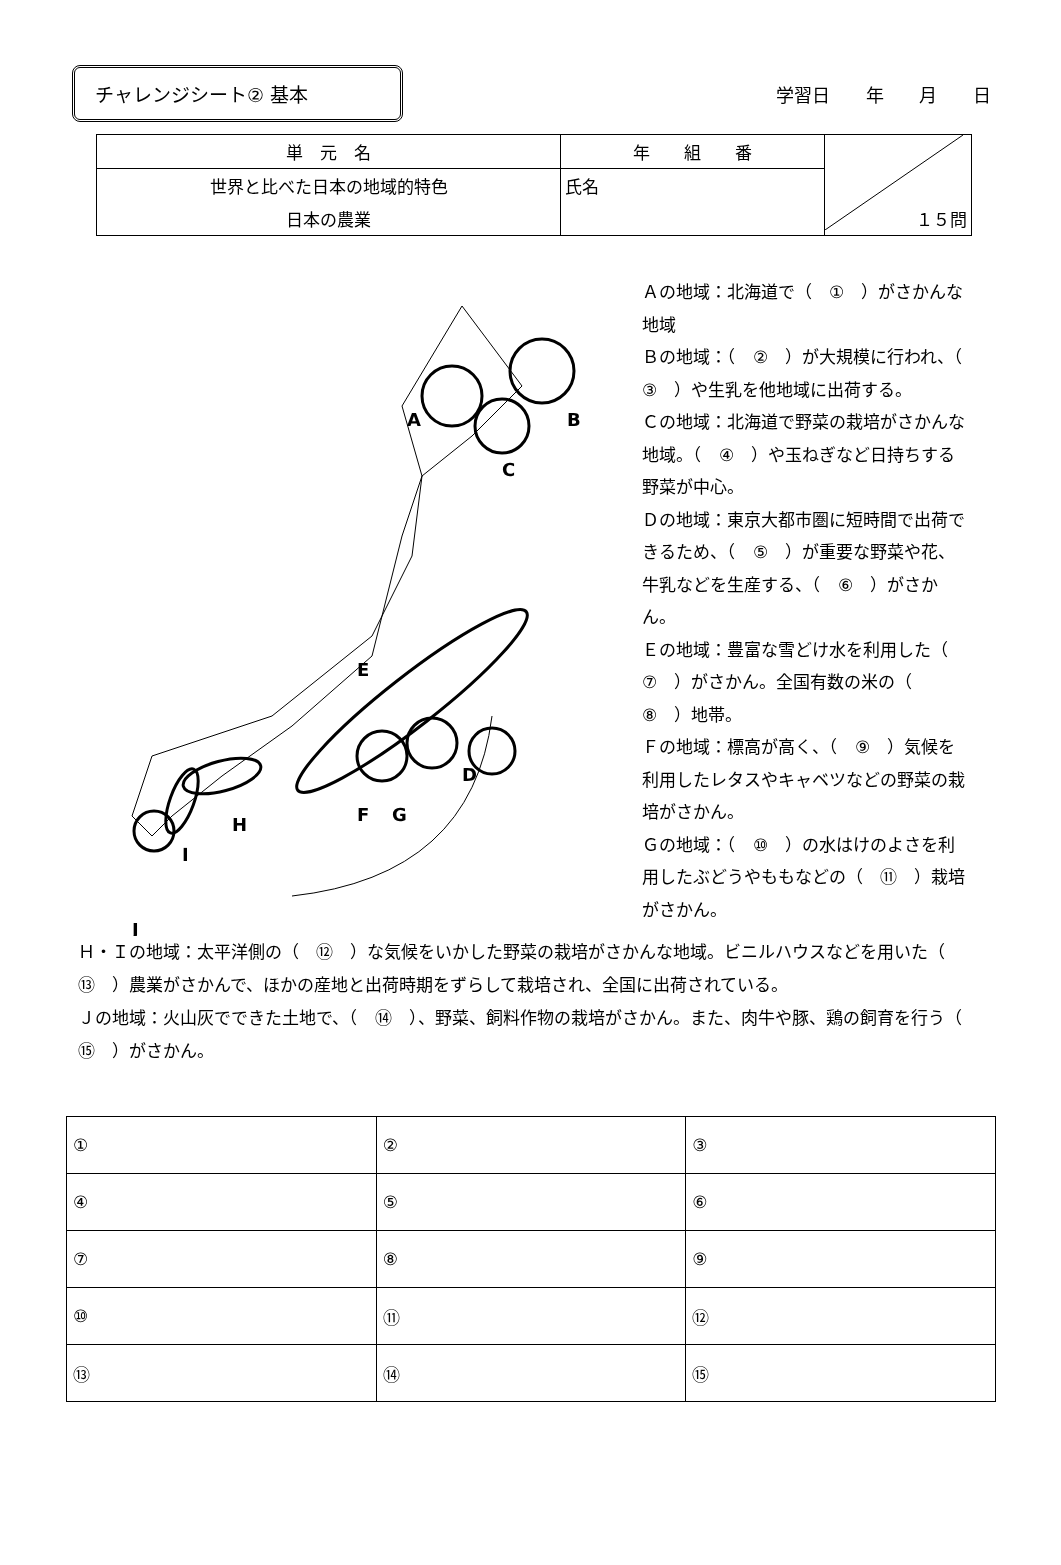チャレンジシート② 基本
学習日 年 月 日
| 単 元 名 | 年 組 番 | １５問 |
| 世界と比べた日本の地域的特色 | 氏名 | |
| 日本の農業 | | |
A
B
C
D
E
F
G
H
I
J
Ａの地域：北海道で（　①　）がさかんな地域
Ｂの地域：（　②　）が大規模に行われ、（　③　）や生乳を他地域に出荷する。
Ｃの地域：北海道で野菜の栽培がさかんな地域。（　④　）や玉ねぎなど日持ちする野菜が中心。
Ｄの地域：東京大都市圏に短時間で出荷できるため、（　⑤　）が重要な野菜や花、牛乳などを生産する、（　⑥　）がさかん。
Ｅの地域：豊富な雪どけ水を利用した（　⑦　）がさかん。全国有数の米の（　⑧　）地帯。
Ｆの地域：標高が高く、（　⑨　）気候を利用したレタスやキャベツなどの野菜の栽培がさかん。
Ｇの地域：（　⑩　）の水はけのよさを利用したぶどうやももなどの（　⑪　）栽培がさかん。
Ｈ・Ｉの地域：太平洋側の（　⑫　）な気候をいかした野菜の栽培がさかんな地域。ビニルハウスなどを用いた（　⑬　）農業がさかんで、ほかの産地と出荷時期をずらして栽培され、全国に出荷されている。
Ｊの地域：火山灰でできた土地で、（　⑭　）、野菜、飼料作物の栽培がさかん。また、肉牛や豚、鶏の飼育を行う（　⑮　）がさかん。
| ① | ② | ③ |
| ④ | ⑤ | ⑥ |
| ⑦ | ⑧ | ⑨ |
| ⑩ | ⑪ | ⑫ |
| ⑬ | ⑭ | ⑮ |